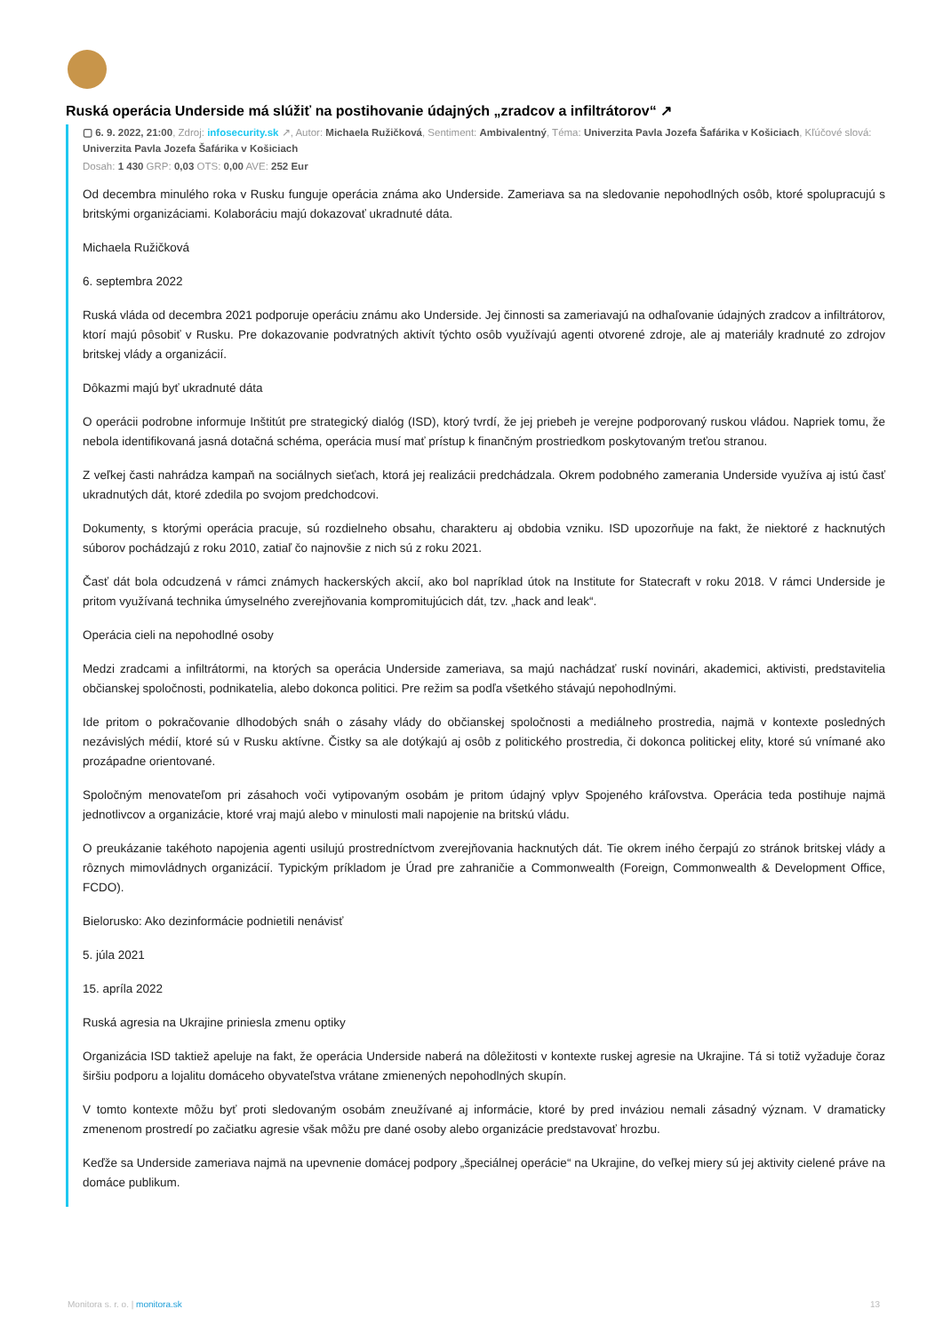Ruská operácia Underside má slúžiť na postihovanie údajných „zradcov a infiltrátorov“ ↗
▢ 6. 9. 2022, 21:00, Zdroj: infosecurity.sk ↗, Autor: Michaela Ružičková, Sentiment: Ambivalentný, Téma: Univerzita Pavla Jozefa Šafárika v Košiciach, Kľúčové slová: Univerzita Pavla Jozefa Šafárika v Košiciach
Dosah: 1 430 GRP: 0,03 OTS: 0,00 AVE: 252 Eur
Od decembra minulého roka v Rusku funguje operácia známa ako Underside. Zameriava sa na sledovanie nepohodlných osôb, ktoré spolupracujú s britskými organizáciami. Kolaboráciu majú dokazovať ukradnuté dáta.
Michaela Ružičková
6. septembra 2022
Ruská vláda od decembra 2021 podporuje operáciu známu ako Underside. Jej činnosti sa zameriavajú na odhaľovanie údajných zradcov a infiltrátorov, ktorí majú pôsobiť v Rusku. Pre dokazovanie podvratných aktivít týchto osôb využívajú agenti otvorené zdroje, ale aj materiály kradnuté zo zdrojov britskej vlády a organizácií.
Dôkazmi majú byť ukradnuté dáta
O operácii podrobne informuje Inštitút pre strategický dialóg (ISD), ktorý tvrdí, že jej priebeh je verejne podporovaný ruskou vládou. Napriek tomu, že nebola identifikovaná jasná dotačná schéma, operácia musí mať prístup k finančným prostriedkom poskytovaným treťou stranou.
Z veľkej časti nahrádza kampaň na sociálnych sieťach, ktorá jej realizácii predchádzala. Okrem podobného zamerania Underside využíva aj istú časť ukradnutých dát, ktoré zdedila po svojom predchodcovi.
Dokumenty, s ktorými operácia pracuje, sú rozdielneho obsahu, charakteru aj obdobia vzniku. ISD upozorňuje na fakt, že niektoré z hacknutých súborov pochádzajú z roku 2010, zatiaľ čo najnovšie z nich sú z roku 2021.
Časť dát bola odcudzená v rámci známych hackerských akcií, ako bol napríklad útok na Institute for Statecraft v roku 2018. V rámci Underside je pritom využívaná technika úmyselného zverejňovania kompromitujúcich dát, tzv. „hack and leak“.
Operácia cieli na nepohodlné osoby
Medzi zradcami a infiltrátormi, na ktorých sa operácia Underside zameriava, sa majú nachádzať ruskí novinári, akademici, aktivisti, predstavitelia občianskej spoločnosti, podnikatelia, alebo dokonca politici. Pre režim sa podľa všetkého stávajú nepohodlnými.
Ide pritom o pokračovanie dlhodobých snáh o zásahy vlády do občianskej spoločnosti a mediálneho prostredia, najmä v kontexte posledných nezávislých médií, ktoré sú v Rusku aktívne. Čistky sa ale dotýkajú aj osôb z politického prostredia, či dokonca politickej elity, ktoré sú vnímané ako prozápadne orientované.
Spoločným menovateľom pri zásahoch voči vytipovaným osobám je pritom údajný vplyv Spojeného kráľovstva. Operácia teda postihuje najmä jednotlivcov a organizácie, ktoré vraj majú alebo v minulosti mali napojenie na britskú vládu.
O preukázanie takéhoto napojenia agenti usilujú prostredníctvom zverejňovania hacknutých dát. Tie okrem iného čerpajú zo stránok britskej vlády a rôznych mimovládnych organizácií. Typickým príkladom je Úrad pre zahraničie a Commonwealth (Foreign, Commonwealth & Development Office, FCDO).
Bielorusko: Ako dezinformácie podnietili nenávisť
5. júla 2021
15. apríla 2022
Ruská agresia na Ukrajine priniesla zmenu optiky
Organizácia ISD taktiež apeluje na fakt, že operácia Underside naberá na dôležitosti v kontexte ruskej agresie na Ukrajine. Tá si totiž vyžaduje čoraz širšiu podporu a lojalitu domáceho obyvateľstva vrátane zmienených nepohodlných skupín.
V tomto kontexte môžu byť proti sledovaným osobám zneužívané aj informácie, ktoré by pred inváziou nemali zásadný význam. V dramaticky zmenenom prostredí po začiatku agresie však môžu pre dané osoby alebo organizácie predstavovať hrozbu.
Keďže sa Underside zameriava najmä na upevnenie domácej podpory „špeciálnej operácie“ na Ukrajine, do veľkej miery sú jej aktivity cielené práve na domáce publikum.
Monitora s. r. o. | monitora.sk 13